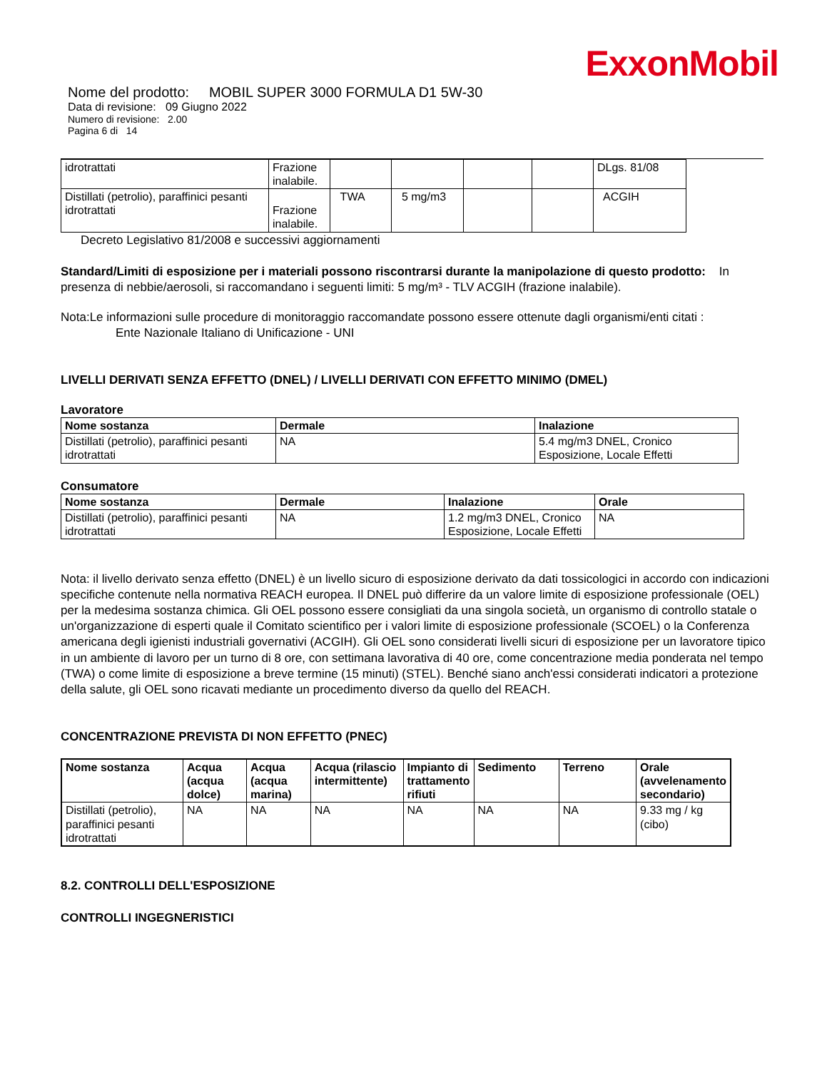ExxonMobil
Nome del prodotto: MOBIL SUPER 3000 FORMULA D1 5W-30
Data di revisione: 09 Giugno 2022
Numero di revisione: 2.00
Pagina 6 di 14
| idrotrattati | Frazione inalabile. | | | | | DLgs. 81/08 |
| Distillati (petrolio), paraffinici pesanti idrotrattati | Frazione inalabile. | TWA | 5 mg/m3 | | | ACGIH |
Decreto Legislativo 81/2008 e successivi aggiornamenti
Standard/Limiti di esposizione per i materiali possono riscontrarsi durante la manipolazione di questo prodotto: In presenza di nebbie/aerosoli, si raccomandano i seguenti limiti: 5 mg/m³ - TLV ACGIH (frazione inalabile).
Nota:Le informazioni sulle procedure di monitoraggio raccomandate possono essere ottenute dagli organismi/enti citati :
Ente Nazionale Italiano di Unificazione - UNI
LIVELLI DERIVATI SENZA EFFETTO (DNEL) / LIVELLI DERIVATI CON EFFETTO MINIMO (DMEL)
Lavoratore
| Nome sostanza | Dermale | Inalazione |
| --- | --- | --- |
| Distillati (petrolio), paraffinici pesanti idrotrattati | NA | 5.4 mg/m3 DNEL, Cronico Esposizione, Locale Effetti |
Consumatore
| Nome sostanza | Dermale | Inalazione | Orale |
| --- | --- | --- | --- |
| Distillati (petrolio), paraffinici pesanti idrotrattati | NA | 1.2 mg/m3 DNEL, Cronico Esposizione, Locale Effetti | NA |
Nota: il livello derivato senza effetto (DNEL) è un livello sicuro di esposizione derivato da dati tossicologici in accordo con indicazioni specifiche contenute nella normativa REACH europea. Il DNEL può differire da un valore limite di esposizione professionale (OEL) per la medesima sostanza chimica. Gli OEL possono essere consigliati da una singola società, un organismo di controllo statale o un'organizzazione di esperti quale il Comitato scientifico per i valori limite di esposizione professionale (SCOEL) o la Conferenza americana degli igienisti industriali governativi (ACGIH). Gli OEL sono considerati livelli sicuri di esposizione per un lavoratore tipico in un ambiente di lavoro per un turno di 8 ore, con settimana lavorativa di 40 ore, come concentrazione media ponderata nel tempo (TWA) o come limite di esposizione a breve termine (15 minuti) (STEL). Benché siano anch'essi considerati indicatori a protezione della salute, gli OEL sono ricavati mediante un procedimento diverso da quello del REACH.
CONCENTRAZIONE PREVISTA DI NON EFFETTO (PNEC)
| Nome sostanza | Acqua (acqua dolce) | Acqua (acqua marina) | Acqua (rilascio intermittente) | Impianto di trattamento rifiuti | Sedimento | Terreno | Orale (avvelenamento secondario) |
| --- | --- | --- | --- | --- | --- | --- | --- |
| Distillati (petrolio), paraffinici pesanti idrotrattati | NA | NA | NA | NA | NA | NA | 9.33 mg / kg (cibo) |
8.2. CONTROLLI DELL'ESPOSIZIONE
CONTROLLI INGEGNERISTICI